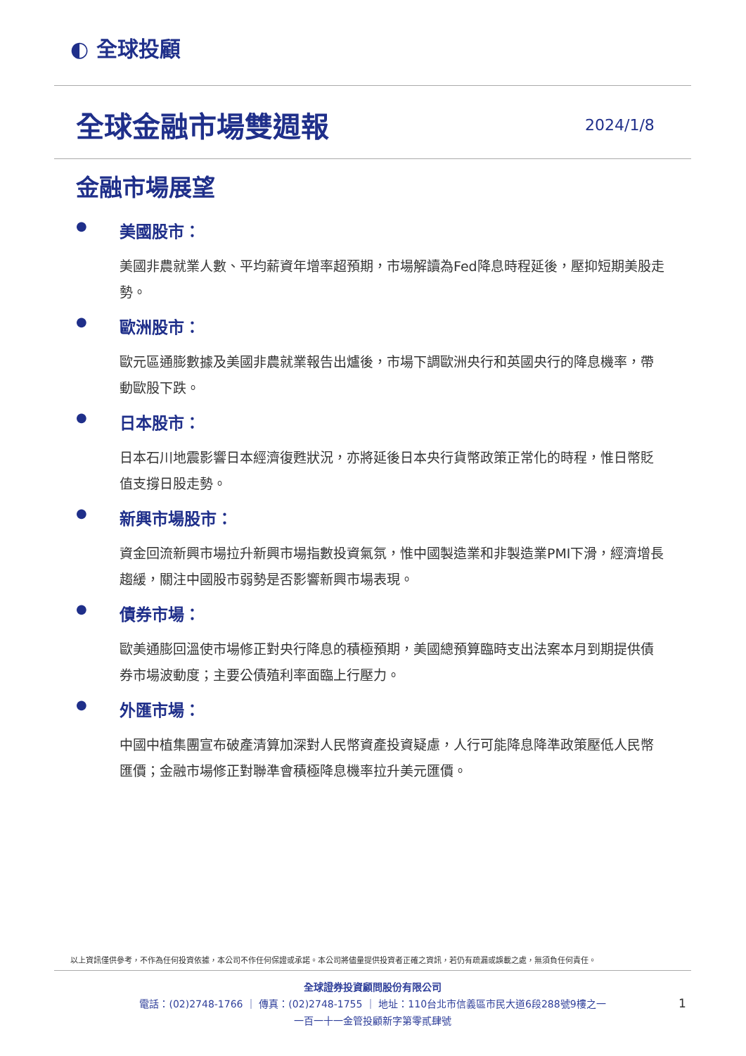◐ 全球投顧
全球金融市場雙週報 2024/1/8
金融市場展望
● 美國股市：
美國非農就業人數、平均薪資年增率超預期，市場解讀為Fed降息時程延後，壓抑短期美股走勢。
● 歐洲股市：
歐元區通膨數據及美國非農就業報告出爐後，市場下調歐洲央行和英國央行的降息機率，帶動歐股下跌。
● 日本股市：
日本石川地震影響日本經濟復甦狀況，亦將延後日本央行貨幣政策正常化的時程，惟日幣貶值支撐日股走勢。
● 新興市場股市：
資金回流新興市場拉升新興市場指數投資氣氛，惟中國製造業和非製造業PMI下滑，經濟增長趨緩，關注中國股市弱勢是否影響新興市場表現。
● 債券市場：
歐美通膨回溫使市場修正對央行降息的積極預期，美國總預算臨時支出法案本月到期提供債券市場波動度；主要公債殖利率面臨上行壓力。
● 外匯市場：
中國中植集團宣布破產清算加深對人民幣資產投資疑慮，人行可能降息降準政策壓低人民幣匯價；金融市場修正對聯準會積極降息機率拉升美元匯價。
以上資訊僅供參考，不作為任何投資依據，本公司不作任何保證或承諾。本公司將儘量提供投資者正確之資訊，若仍有疏漏或誤載之處，無須負任何責任。
全球證券投資顧問股份有限公司
電話：(02)2748-1766 ｜ 傳真：(02)2748-1755 ｜ 地址：110台北市信義區市民大道6段288號9樓之一
一百一十一金管投顧新字第零貳肆號
1